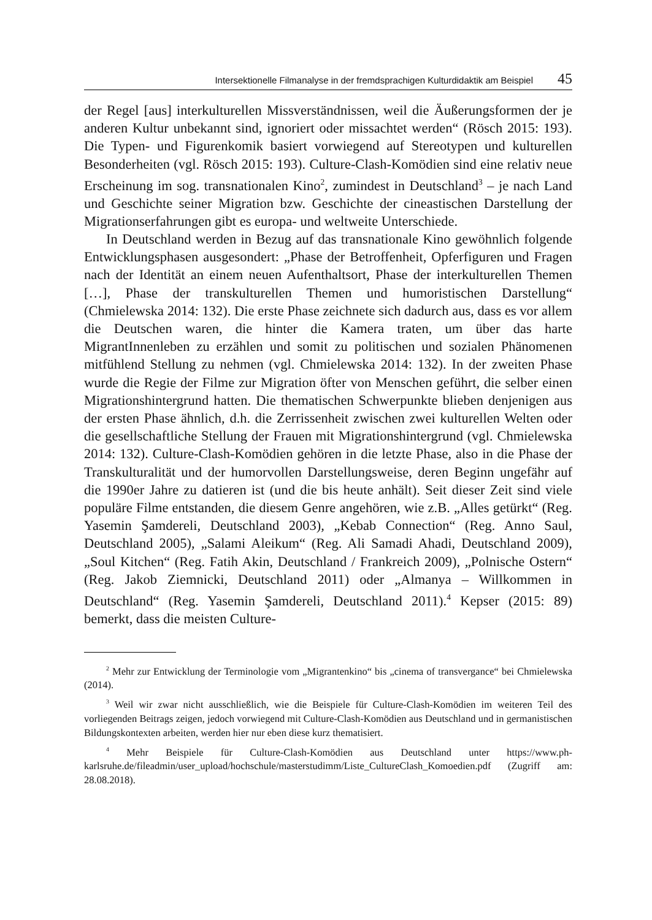Intersektionelle Filmanalyse in der fremdsprachigen Kulturdidaktik am Beispiel 45
der Regel [aus] interkulturellen Missverständnissen, weil die Äußerungsformen der je anderen Kultur unbekannt sind, ignoriert oder missachtet werden“ (Rösch 2015: 193). Die Typen- und Figurenkomik basiert vorwiegend auf Stereotypen und kulturellen Besonderheiten (vgl. Rösch 2015: 193). Culture-Clash-Komödien sind eine relativ neue Erscheinung im sog. transnationalen Kino<sup>2</sup>, zumindest in Deutschland<sup>3</sup> – je nach Land und Geschichte seiner Migration bzw. Geschichte der cineastischen Darstellung der Migrationserfahrungen gibt es europa- und weltweite Unterschiede.
In Deutschland werden in Bezug auf das transnationale Kino gewöhnlich folgende Entwicklungsphasen ausgesondert: „Phase der Betroffenheit, Opferfiguren und Fragen nach der Identität an einem neuen Aufenthaltsort, Phase der interkulturellen Themen […], Phase der transkulturellen Themen und humoristischen Darstellung“ (Chmielewska 2014: 132). Die erste Phase zeichnete sich dadurch aus, dass es vor allem die Deutschen waren, die hinter die Kamera traten, um über das harte MigrantInnenleben zu erzählen und somit zu politischen und sozialen Phänomenen mitfühlend Stellung zu nehmen (vgl. Chmielewska 2014: 132). In der zweiten Phase wurde die Regie der Filme zur Migration öfter von Menschen geführt, die selber einen Migrationshintergrund hatten. Die thematischen Schwerpunkte blieben denjenigen aus der ersten Phase ähnlich, d.h. die Zerrissenheit zwischen zwei kulturellen Welten oder die gesellschaftliche Stellung der Frauen mit Migrationshintergrund (vgl. Chmielewska 2014: 132). Culture-Clash-Komödien gehören in die letzte Phase, also in die Phase der Transkulturalität und der humorvollen Darstellungsweise, deren Beginn ungefähr auf die 1990er Jahre zu datieren ist (und die bis heute anhält). Seit dieser Zeit sind viele populäre Filme entstanden, die diesem Genre angehören, wie z.B. „Alles getürkt“ (Reg. Yasemin Şamdereli, Deutschland 2003), „Kebab Connection“ (Reg. Anno Saul, Deutschland 2005), „Salami Aleikum“ (Reg. Ali Samadi Ahadi, Deutschland 2009), „Soul Kitchen“ (Reg. Fatih Akin, Deutschland / Frankreich 2009), „Polnische Ostern“ (Reg. Jakob Ziemnicki, Deutschland 2011) oder „Almanya – Willkommen in Deutschland“ (Reg. Yasemin Şamdereli, Deutschland 2011).<sup>4</sup> Kepser (2015: 89) bemerkt, dass die meisten Culture-
<sup>2</sup> Mehr zur Entwicklung der Terminologie vom „Migrantenkino“ bis „cinema of transvergance“ bei Chmielewska (2014).
<sup>3</sup> Weil wir zwar nicht ausschließlich, wie die Beispiele für Culture-Clash-Komödien im weiteren Teil des vorliegenden Beitrags zeigen, jedoch vorwiegend mit Culture-Clash-Komödien aus Deutschland und in germanistischen Bildungskontexten arbeiten, werden hier nur eben diese kurz thematisiert.
<sup>4</sup> Mehr Beispiele für Culture-Clash-Komödien aus Deutschland unter https://www.ph-karlsruhe.de/fileadmin/user_upload/hochschule/masterstudimm/Liste_CultureClash_Komoedien.pdf (Zugriff am: 28.08.2018).